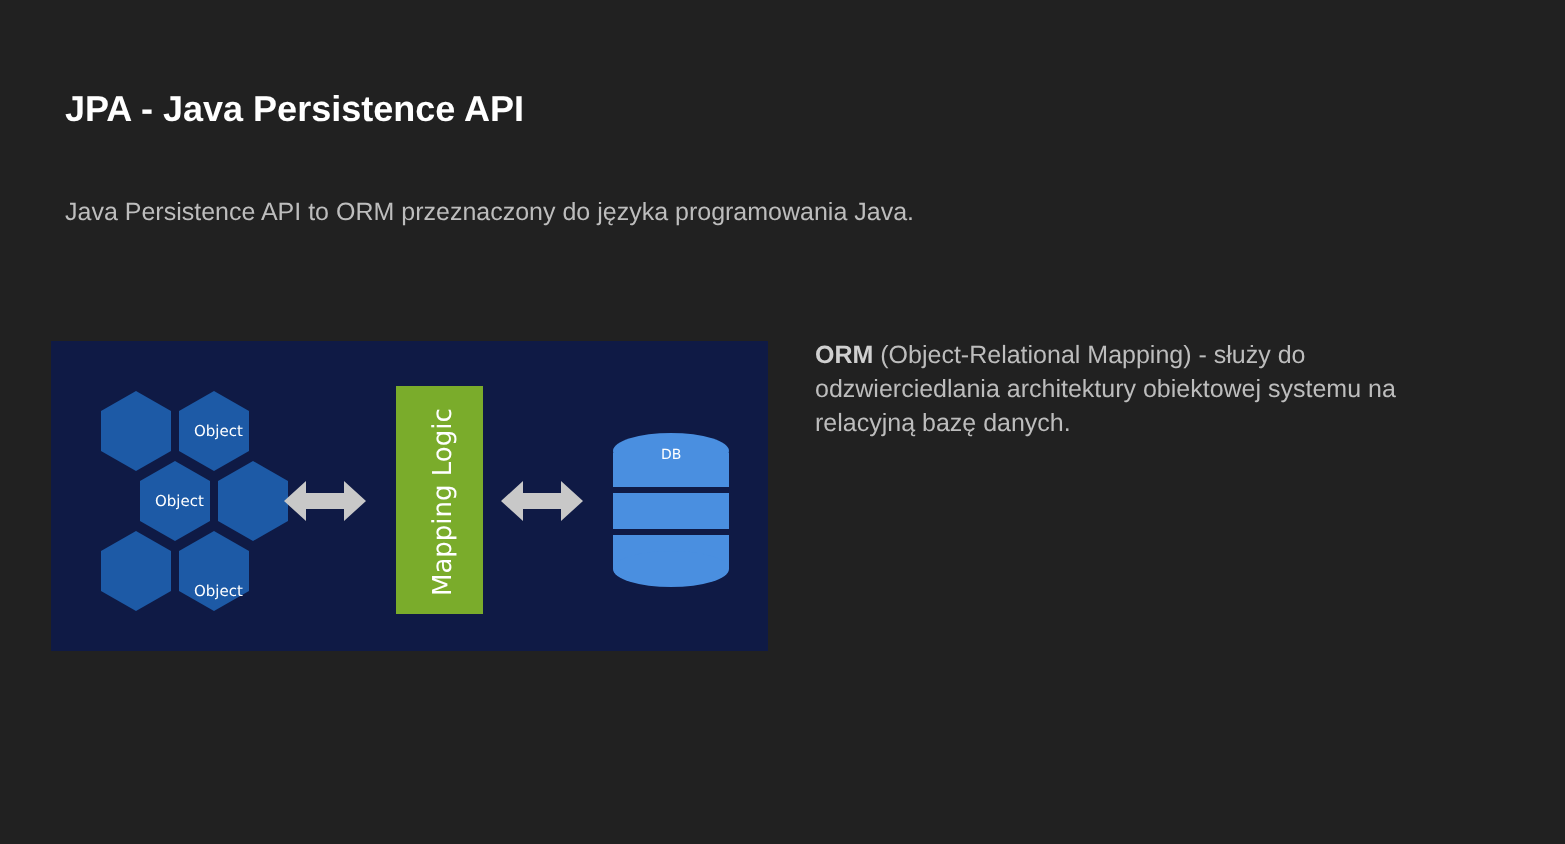JPA - Java Persistence API
Java Persistence API to ORM przeznaczony do języka programowania Java.
Object
Object
Object
Mapping Logic
DB
ORM (Object-Relational Mapping) - służy do odzwierciedlania architektury obiektowej systemu na relacyjną bazę danych.